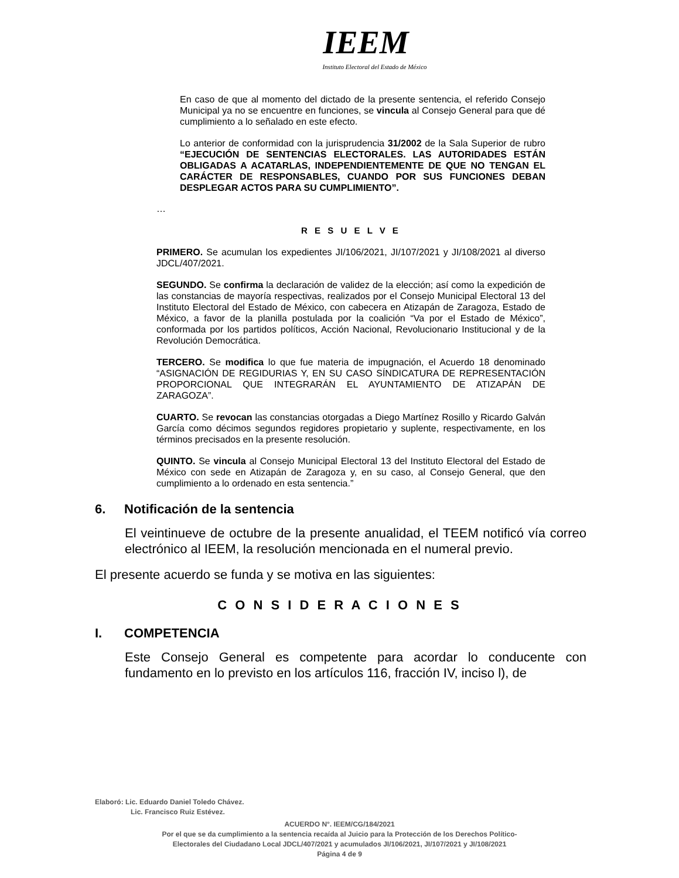IEEM
Instituto Electoral del Estado de México
En caso de que al momento del dictado de la presente sentencia, el referido Consejo Municipal ya no se encuentre en funciones, se vincula al Consejo General para que dé cumplimiento a lo señalado en este efecto.
Lo anterior de conformidad con la jurisprudencia 31/2002 de la Sala Superior de rubro “EJECUCIÓN DE SENTENCIAS ELECTORALES. LAS AUTORIDADES ESTÁN OBLIGADAS A ACATARLAS, INDEPENDIENTEMENTE DE QUE NO TENGAN EL CARÁCTER DE RESPONSABLES, CUANDO POR SUS FUNCIONES DEBAN DESPLEGAR ACTOS PARA SU CUMPLIMIENTO”.
…
R E S U E L V E
PRIMERO. Se acumulan los expedientes JI/106/2021, JI/107/2021 y JI/108/2021 al diverso JDCL/407/2021.
SEGUNDO. Se confirma la declaración de validez de la elección; así como la expedición de las constancias de mayoría respectivas, realizados por el Consejo Municipal Electoral 13 del Instituto Electoral del Estado de México, con cabecera en Atizapán de Zaragoza, Estado de México, a favor de la planilla postulada por la coalición “Va por el Estado de México”, conformada por los partidos políticos, Acción Nacional, Revolucionario Institucional y de la Revolución Democrática.
TERCERO. Se modifica lo que fue materia de impugnación, el Acuerdo 18 denominado “ASIGNACIÓN DE REGIDURIAS Y, EN SU CASO SÍNDICATURA DE REPRESENTACIÓN PROPORCIONAL QUE INTEGRARÁN EL AYUNTAMIENTO DE ATIZAPÁN DE ZARAGOZA”.
CUARTO. Se revocan las constancias otorgadas a Diego Martínez Rosillo y Ricardo Galván García como décimos segundos regidores propietario y suplente, respectivamente, en los términos precisados en la presente resolución.
QUINTO. Se vincula al Consejo Municipal Electoral 13 del Instituto Electoral del Estado de México con sede en Atizapán de Zaragoza y, en su caso, al Consejo General, que den cumplimiento a lo ordenado en esta sentencia.”
6. Notificación de la sentencia
El veintinueve de octubre de la presente anualidad, el TEEM notificó vía correo electrónico al IEEM, la resolución mencionada en el numeral previo.
El presente acuerdo se funda y se motiva en las siguientes:
C O N S I D E R A C I O N E S
I. COMPETENCIA
Este Consejo General es competente para acordar lo conducente con fundamento en lo previsto en los artículos 116, fracción IV, inciso l), de
Elaboró: Lic. Eduardo Daniel Toledo Chávez.
Lic. Francisco Ruiz Estévez.
ACUERDO N°. IEEM/CG/184/2021
Por el que se da cumplimiento a la sentencia recaída al Juicio para la Protección de los Derechos Político-
Electorales del Ciudadano Local JDCL/407/2021 y acumulados JI/106/2021, JI/107/2021 y JI/108/2021
Página 4 de 9